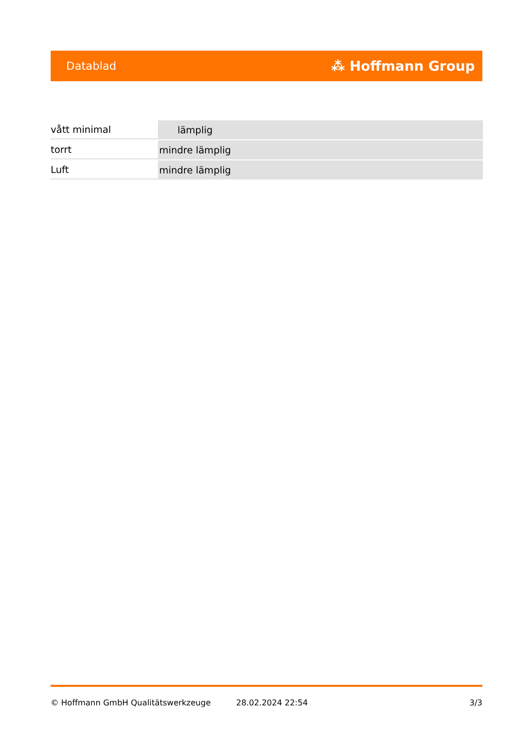Datablad ⁂ Hoffmann Group
| vått minimal | lämplig |
| torrt | mindre lämplig |
| Luft | mindre lämplig |
© Hoffmann GmbH Qualitätswerkzeuge 28.02.2024 22:54 3/3